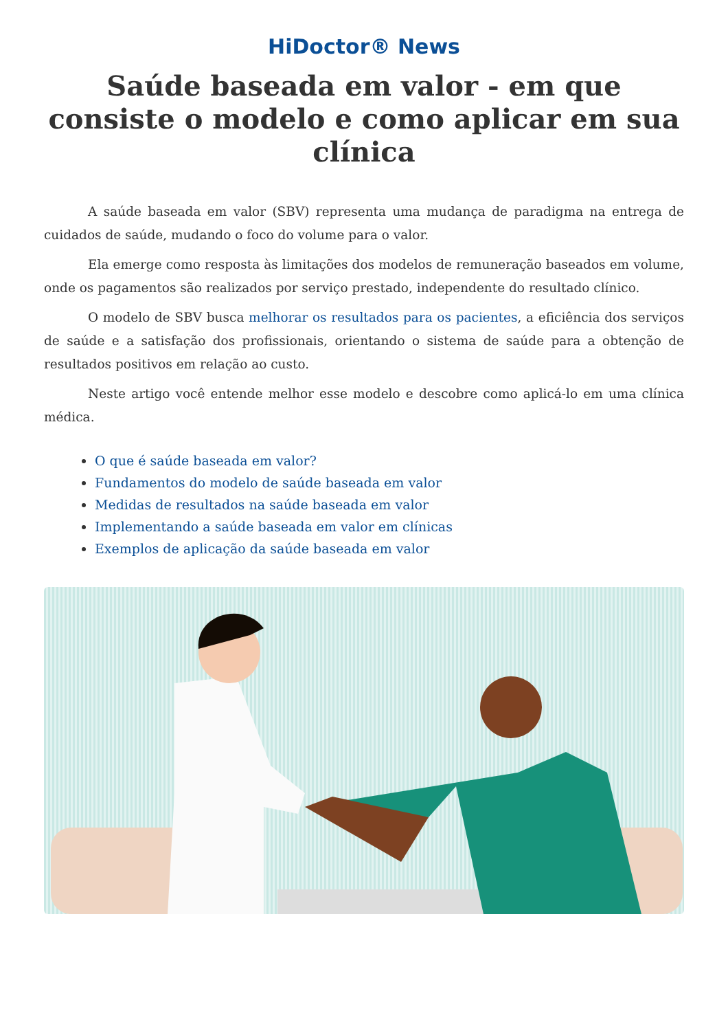HiDoctor® News
Saúde baseada em valor - em que consiste o modelo e como aplicar em sua clínica
A saúde baseada em valor (SBV) representa uma mudança de paradigma na entrega de cuidados de saúde, mudando o foco do volume para o valor.
Ela emerge como resposta às limitações dos modelos de remuneração baseados em volume, onde os pagamentos são realizados por serviço prestado, independente do resultado clínico.
O modelo de SBV busca melhorar os resultados para os pacientes, a eficiência dos serviços de saúde e a satisfação dos profissionais, orientando o sistema de saúde para a obtenção de resultados positivos em relação ao custo.
Neste artigo você entende melhor esse modelo e descobre como aplicá-lo em uma clínica médica.
O que é saúde baseada em valor?
Fundamentos do modelo de saúde baseada em valor
Medidas de resultados na saúde baseada em valor
Implementando a saúde baseada em valor em clínicas
Exemplos de aplicação da saúde baseada em valor